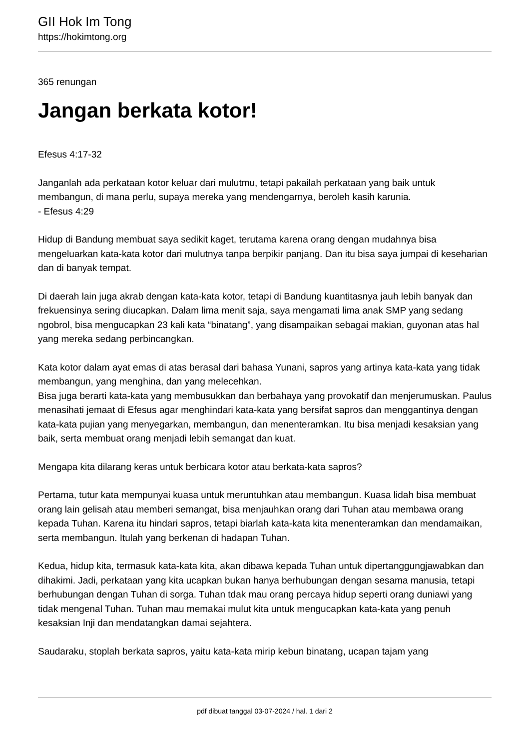GII Hok Im Tong
https://hokimtong.org
365 renungan
Jangan berkata kotor!
Efesus 4:17-32
Janganlah ada perkataan kotor keluar dari mulutmu, tetapi pakailah perkataan yang baik untuk membangun, di mana perlu, supaya mereka yang mendengarnya, beroleh kasih karunia.
- Efesus 4:29
Hidup di Bandung membuat saya sedikit kaget, terutama karena orang dengan mudahnya bisa mengeluarkan kata-kata kotor dari mulutnya tanpa berpikir panjang. Dan itu bisa saya jumpai di keseharian dan di banyak tempat.
Di daerah lain juga akrab dengan kata-kata kotor, tetapi di Bandung kuantitasnya jauh lebih banyak dan frekuensinya sering diucapkan. Dalam lima menit saja, saya mengamati lima anak SMP yang sedang ngobrol, bisa mengucapkan 23 kali kata “binatang”, yang disampaikan sebagai makian, guyonan atas hal yang mereka sedang perbincangkan.
Kata kotor dalam ayat emas di atas berasal dari bahasa Yunani, sapros yang artinya kata-kata yang tidak membangun, yang menghina, dan yang melecehkan.
Bisa juga berarti kata-kata yang membusukkan dan berbahaya yang provokatif dan menjerumuskan. Paulus menasihati jemaat di Efesus agar menghindari kata-kata yang bersifat sapros dan menggantinya dengan kata-kata pujian yang menyegarkan, membangun, dan menenteramkan. Itu bisa menjadi kesaksian yang baik, serta membuat orang menjadi lebih semangat dan kuat.
Mengapa kita dilarang keras untuk berbicara kotor atau berkata-kata sapros?
Pertama, tutur kata mempunyai kuasa untuk meruntuhkan atau membangun. Kuasa lidah bisa membuat orang lain gelisah atau memberi semangat, bisa menjauhkan orang dari Tuhan atau membawa orang kepada Tuhan. Karena itu hindari sapros, tetapi biarlah kata-kata kita menenteramkan dan mendamaikan, serta membangun. Itulah yang berkenan di hadapan Tuhan.
Kedua, hidup kita, termasuk kata-kata kita, akan dibawa kepada Tuhan untuk dipertanggungjawabkan dan dihakimi. Jadi, perkataan yang kita ucapkan bukan hanya berhubungan dengan sesama manusia, tetapi berhubungan dengan Tuhan di sorga. Tuhan tdak mau orang percaya hidup seperti orang duniawi yang tidak mengenal Tuhan. Tuhan mau memakai mulut kita untuk mengucapkan kata-kata yang penuh kesaksian Inji dan mendatangkan damai sejahtera.
Saudaraku, stoplah berkata sapros, yaitu kata-kata mirip kebun binatang, ucapan tajam yang
pdf dibuat tanggal 03-07-2024 / hal. 1 dari 2